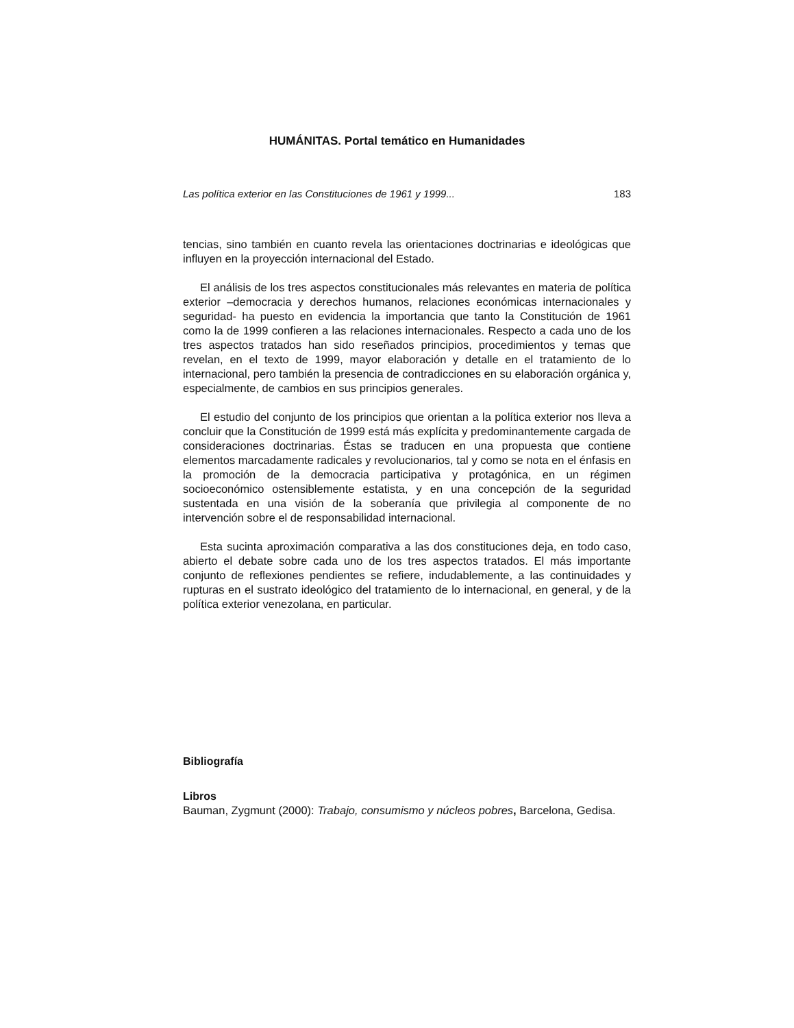HUMÁNITAS. Portal temático en Humanidades
Las política exterior en las Constituciones de 1961 y 1999... 183
tencias, sino también en cuanto revela las orientaciones doctrinarias e ideológicas que influyen en la proyección internacional del Estado.
El análisis de los tres aspectos constitucionales más relevantes en materia de política exterior –democracia y derechos humanos, relaciones económicas internacionales y seguridad- ha puesto en evidencia la importancia que tanto la Constitución de 1961 como la de 1999 confieren a las relaciones internacionales. Respecto a cada uno de los tres aspectos tratados han sido reseñados principios, procedimientos y temas que revelan, en el texto de 1999, mayor elaboración y detalle en el tratamiento de lo internacional, pero también la presencia de contradicciones en su elaboración orgánica y, especialmente, de cambios en sus principios generales.
El estudio del conjunto de los principios que orientan a la política exterior nos lleva a concluir que la Constitución de 1999 está más explícita y predominantemente cargada de consideraciones doctrinarias. Éstas se traducen en una propuesta que contiene elementos marcadamente radicales y revolucionarios, tal y como se nota en el énfasis en la promoción de la democracia participativa y protagónica, en un régimen socioeconómico ostensiblemente estatista, y en una concepción de la seguridad sustentada en una visión de la soberanía que privilegia al componente de no intervención sobre el de responsabilidad internacional.
Esta sucinta aproximación comparativa a las dos constituciones deja, en todo caso, abierto el debate sobre cada uno de los tres aspectos tratados. El más importante conjunto de reflexiones pendientes se refiere, indudablemente, a las continuidades y rupturas en el sustrato ideológico del tratamiento de lo internacional, en general, y de la política exterior venezolana, en particular.
Bibliografía
Libros
Bauman, Zygmunt (2000): Trabajo, consumismo y núcleos pobres, Barcelona, Gedisa.